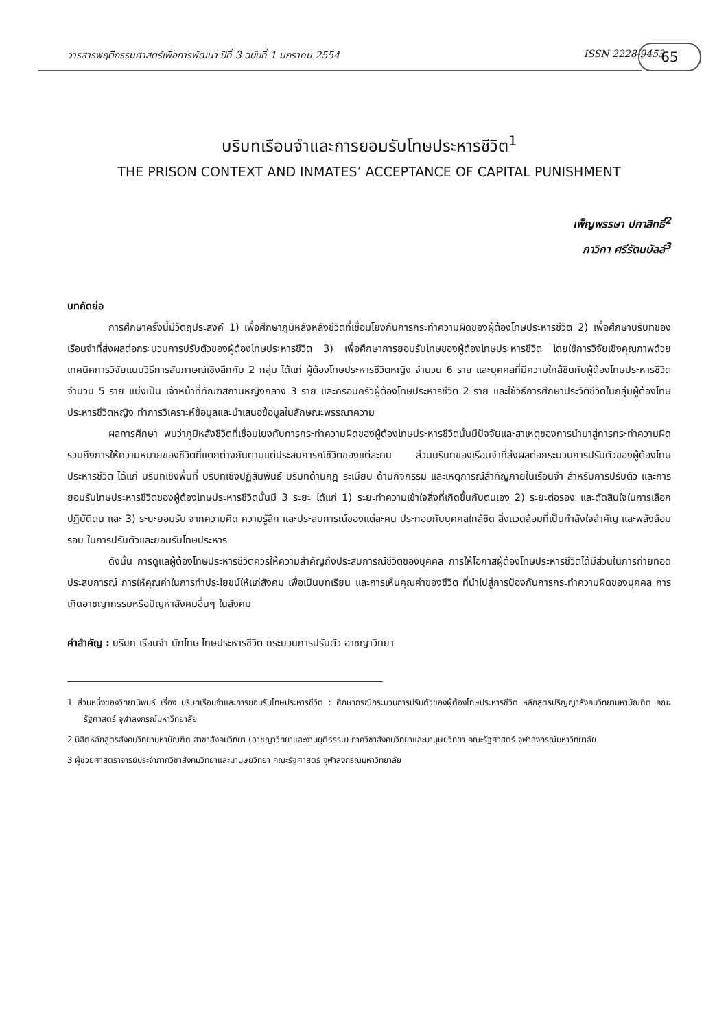วารสารพฤติกรรมศาสตร์เพื่อการพัฒนา ปีที่ 3 ฉบับที่ 1 มกราคม 2554 ISSN 2228-9453 65
บริบทเรือนจำและการยอมรับโทษประหารชีวิต<sup>1</sup>
THE PRISON CONTEXT AND INMATES’ ACCEPTANCE OF CAPITAL PUNISHMENT
เพ็ญพรรษา ปกาสิทธิ์<sup>2</sup>
ภาวิกา ศรีรัตนบัลล์<sup>3</sup>
บทคัดย่อ
การศึกษาครั้งนี้มีวัตถุประสงค์ 1) เพื่อศึกษาภูมิหลังหลังชีวิตที่เชื่อมโยงกับการกระทำความผิดของผู้ต้องโทษประหารชีวิต 2) เพื่อศึกษาบริบทของเรือนจำที่ส่งผลต่อกระบวนการปรับตัวของผู้ต้องโทษประหารชีวิต 3) เพื่อศึกษาการยอมรับโทษของผู้ต้องโทษประหารชีวิต โดยใช้การวิจัยเชิงคุณภาพด้วย เทคนิคการวิจัยแบบวิธีการสัมภาษณ์เชิงลึกกับ 2 กลุ่ม ได้แก่ ผู้ต้องโทษประหารชีวิตหญิง จำนวน 6 ราย และบุคคลที่มีความใกล้ชิดกับผู้ต้องโทษประหารชีวิต จำนวน 5 ราย แบ่งเป็น เจ้าหน้าที่ทัณฑสถานหญิงกลาง 3 ราย และครอบครัวผู้ต้องโทษประหารชีวิต 2 ราย และใช้วิธีการศึกษาประวัติชีวิตในกลุ่มผู้ต้องโทษประหารชีวิตหญิง ทำการวิเคราะห์ข้อมูลและนำเสนอข้อมูลในลักษณะพรรณาความ
ผลการศึกษา พบว่าภูมิหลังชีวิตที่เชื่อมโยงกับการกระทำความผิดของผู้ต้องโทษประหารชีวิตนั้นมีปัจจัยและสาเหตุของการนำมาสู่การกระทำความผิด รวมถึงการให้ความหมายของชีวิตที่แตกต่างกันตามแต่ประสบการณ์ชีวิตของแต่ละคน ส่วนบริบทของเรือนจำที่ส่งผลต่อกระบวนการปรับตัวของผู้ต้องโทษประหารชีวิต ได้แก่ บริบทเชิงพื้นที่ บริบทเชิงปฏิสัมพันธ์ บริบทด้านกฎ ระเบียบ ด้านกิจกรรม และเหตุการณ์สำคัญภายในเรือนจำ สำหรับการปรับตัว และการยอมรับโทษประหารชีวิตของผู้ต้องโทษประหารชีวิตนั้นมี 3 ระยะ ได้แก่ 1) ระยะทำความเข้าใจสิ่งที่เกิดขึ้นกับตนเอง 2) ระยะต่อรอง และตัดสินใจในการเลือกปฏิบัติตน และ 3) ระยะยอมรับ จากความคิด ความรู้สึก และประสบการณ์ของแต่ละคน ประกอบกับบุคคลใกล้ชิด สิ่งแวดล้อมที่เป็นกำลังใจสำคัญ และพลังล้อมรอบ ในการปรับตัวและยอมรับโทษประหาร
ดังนั้น การดูแลผู้ต้องโทษประหารชีวิตควรให้ความสำคัญถึงประสบการณ์ชีวิตของบุคคล การให้โอกาสผู้ต้องโทษประหารชีวิตได้มีส่วนในการถ่ายทอดประสบการณ์ การให้คุณค่าในการทำประโยชน์ให้แก่สังคม เพื่อเป็นบทเรียน และการเห็นคุณค่าของชีวิต ที่นำไปสู่การป้องกันการกระทำความผิดของบุคคล การเกิดอาชญากรรมหรือปัญหาสังคมอื่นๆ ในสังคม
คำสำคัญ : บริบท เรือนจำ นักโทษ โทษประหารชีวิต กระบวนการปรับตัว อาชญาวิทยา
1 ส่วนหนึ่งของวิทยานิพนธ์ เรื่อง บริบทเรือนจำและการยอมรับโทษประหารชีวิต : ศึกษากรณีกระบวนการปรับตัวของผู้ต้องโทษประหารชีวิต หลักสูตรปริญญาสังคมวิทยามหาบัณฑิต คณะรัฐศาสตร์ จุฬาลงกรณ์มหาวิทยาลัย
2 นิสิตหลักสูตรสังคมวิทยามหาบัณฑิต สาขาสังคมวิทยา (อาชญาวิทยาและงานยุติธรรม) ภาควิชาสังคมวิทยาและมานุษยวิทยา คณะรัฐศาสตร์ จุฬาลงกรณ์มหาวิทยาลัย
3 ผู้ช่วยศาสตราจารย์ประจำภาควิชาสังคมวิทยาและมานุษยวิทยา คณะรัฐศาสตร์ จุฬาลงกรณ์มหาวิทยาลัย